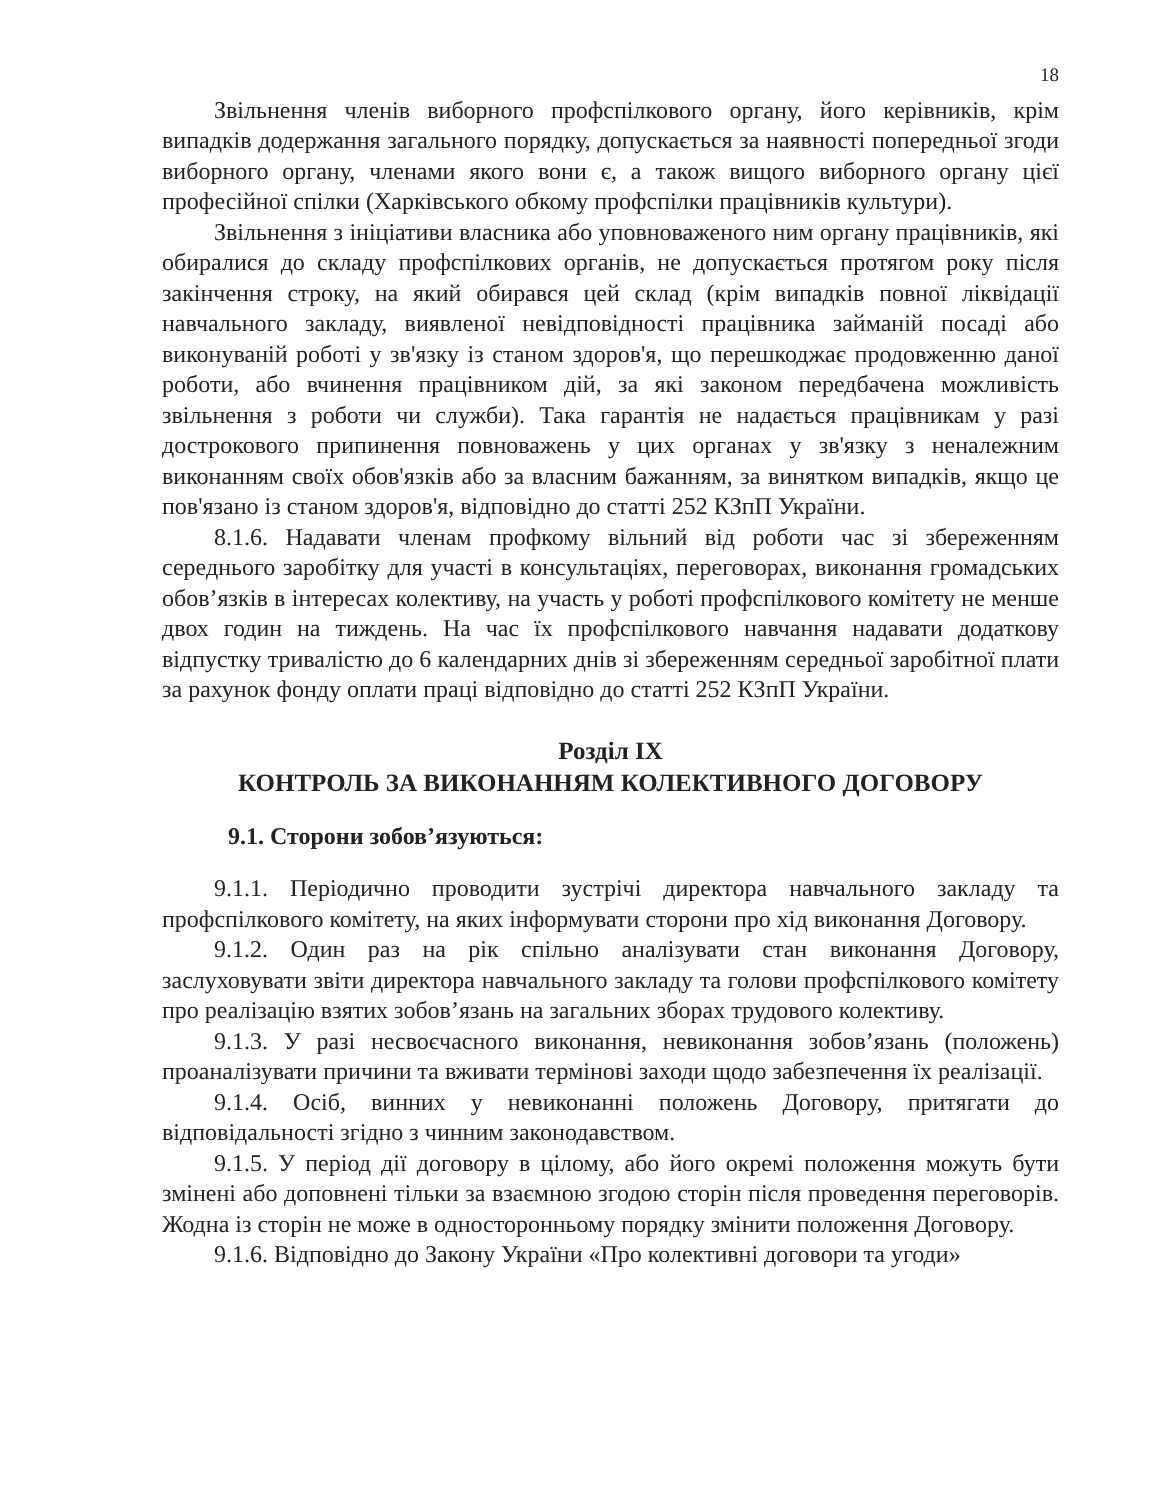18
Звільнення членів виборного профспілкового органу, його керівників, крім випадків додержання загального порядку, допускається за наявності попередньої згоди виборного органу, членами якого вони є, а також вищого виборного органу цієї професійної спілки (Харківського обкому профспілки працівників культури).
Звільнення з ініціативи власника або уповноваженого ним органу працівників, які обиралися до складу профспілкових органів, не допускається протягом року після закінчення строку, на який обирався цей склад (крім випадків повної ліквідації навчального закладу, виявленої невідповідності працівника займаній посаді або виконуваній роботі у зв'язку із станом здоров'я, що перешкоджає продовженню даної роботи, або вчинення працівником дій, за які законом передбачена можливість звільнення з роботи чи служби). Така гарантія не надається працівникам у разі дострокового припинення повноважень у цих органах у зв'язку з неналежним виконанням своїх обов'язків або за власним бажанням, за винятком випадків, якщо це пов'язано із станом здоров'я, відповідно до статті 252 КЗпП України.
8.1.6. Надавати членам профкому вільний від роботи час зі збереженням середнього заробітку для участі в консультаціях, переговорах, виконання громадських обов’язків в інтересах колективу, на участь у роботі профспілкового комітету не менше двох годин на тиждень. На час їх профспілкового навчання надавати додаткову відпустку тривалістю до 6 календарних днів зі збереженням середньої заробітної плати за рахунок фонду оплати праці відповідно до статті 252 КЗпП України.
Розділ IX
КОНТРОЛЬ ЗА ВИКОНАННЯМ КОЛЕКТИВНОГО ДОГОВОРУ
9.1. Сторони зобов’язуються:
9.1.1. Періодично проводити зустрічі директора навчального закладу та профспілкового комітету, на яких інформувати сторони про хід виконання Договору.
9.1.2. Один раз на рік спільно аналізувати стан виконання Договору, заслуховувати звіти директора навчального закладу та голови профспілкового комітету про реалізацію взятих зобов’язань на загальних зборах трудового колективу.
9.1.3. У разі несвоєчасного виконання, невиконання зобов’язань (положень) проаналізувати причини та вживати термінові заходи щодо забезпечення їх реалізації.
9.1.4. Осіб, винних у невиконанні положень Договору, притягати до відповідальності згідно з чинним законодавством.
9.1.5. У період дії договору в цілому, або його окремі положення можуть бути змінені або доповнені тільки за взаємною згодою сторін після проведення переговорів. Жодна із сторін не може в односторонньому порядку змінити положення Договору.
9.1.6. Відповідно до Закону України «Про колективні договори та угоди»